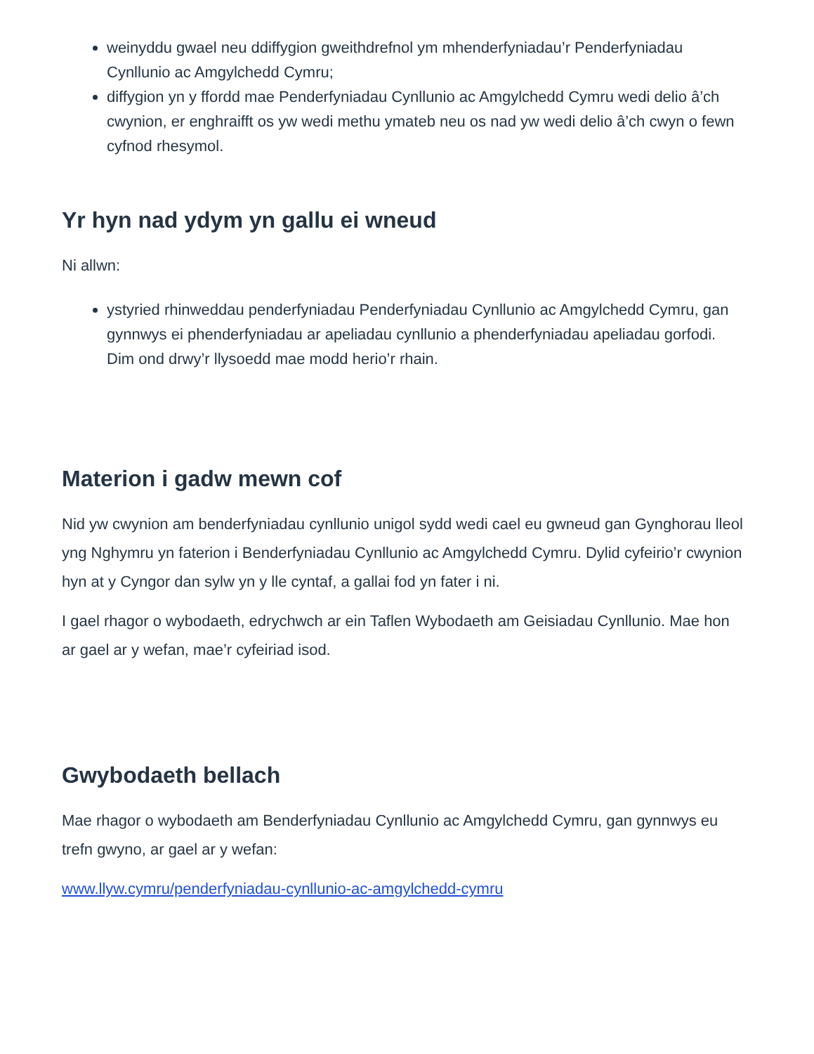weinyddu gwael neu ddiffygion gweithdrefnol ym mhenderfyniadau’r Penderfyniadau Cynllunio ac Amgylchedd Cymru;
diffygion yn y ffordd mae Penderfyniadau Cynllunio ac Amgylchedd Cymru wedi delio â’ch cwynion, er enghraifft os yw wedi methu ymateb neu os nad yw wedi delio â’ch cwyn o fewn cyfnod rhesymol.
Yr hyn nad ydym yn gallu ei wneud
Ni allwn:
ystyried rhinweddau penderfyniadau Penderfyniadau Cynllunio ac Amgylchedd Cymru, gan gynnwys ei phenderfyniadau ar apeliadau cynllunio a phenderfyniadau apeliadau gorfodi. Dim ond drwy’r llysoedd mae modd herio’r rhain.
Materion i gadw mewn cof
Nid yw cwynion am benderfyniadau cynllunio unigol sydd wedi cael eu gwneud gan Gynghorau lleol yng Nghymru yn faterion i Benderfyniadau Cynllunio ac Amgylchedd Cymru. Dylid cyfeirio’r cwynion hyn at y Cyngor dan sylw yn y lle cyntaf, a gallai fod yn fater i ni.
I gael rhagor o wybodaeth, edrychwch ar ein Taflen Wybodaeth am Geisiadau Cynllunio. Mae hon ar gael ar y wefan, mae’r cyfeiriad isod.
Gwybodaeth bellach
Mae rhagor o wybodaeth am Benderfyniadau Cynllunio ac Amgylchedd Cymru, gan gynnwys eu trefn gwyno, ar gael ar y wefan:
www.llyw.cymru/penderfyniadau-cynllunio-ac-amgylchedd-cymru